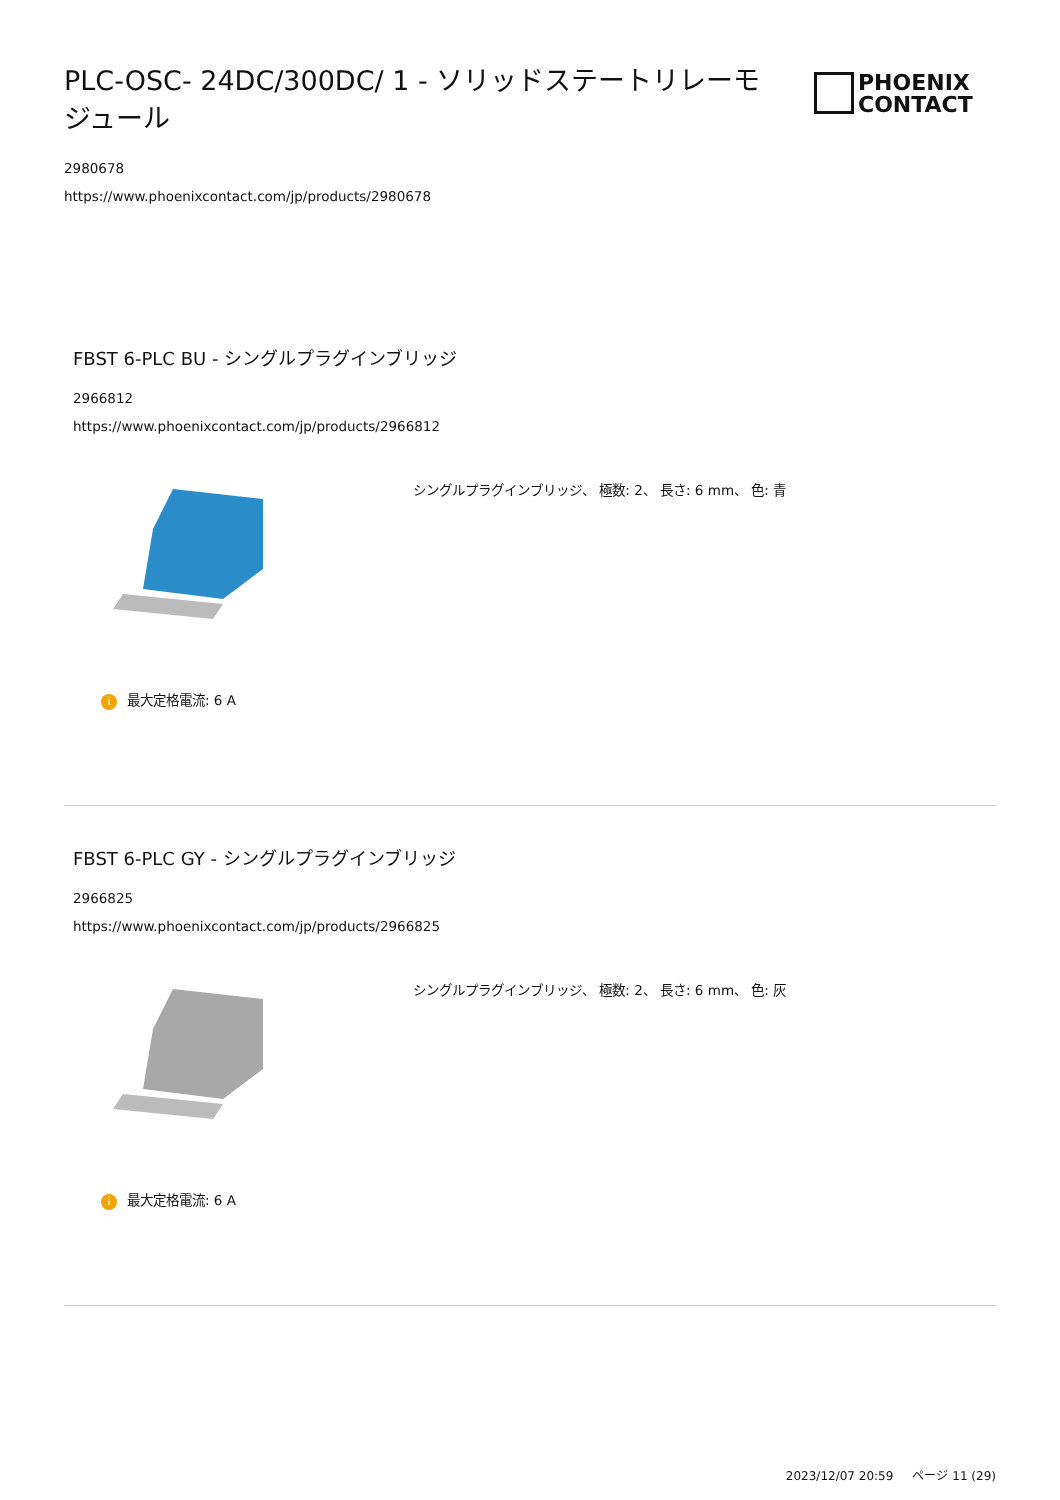PLC-OSC- 24DC/300DC/ 1 - ソリッドステートリレーモジュール
PHOENIX
CONTACT
2980678
https://www.phoenixcontact.com/jp/products/2980678
FBST 6-PLC BU - シングルプラグインブリッジ
2966812
https://www.phoenixcontact.com/jp/products/2966812
シングルプラグインブリッジ、 極数: 2、 長さ: 6 mm、 色: 青
i最大定格電流: 6 A
FBST 6-PLC GY - シングルプラグインブリッジ
2966825
https://www.phoenixcontact.com/jp/products/2966825
シングルプラグインブリッジ、 極数: 2、 長さ: 6 mm、 色: 灰
i最大定格電流: 6 A
2023/12/07 20:59 ページ 11 (29)